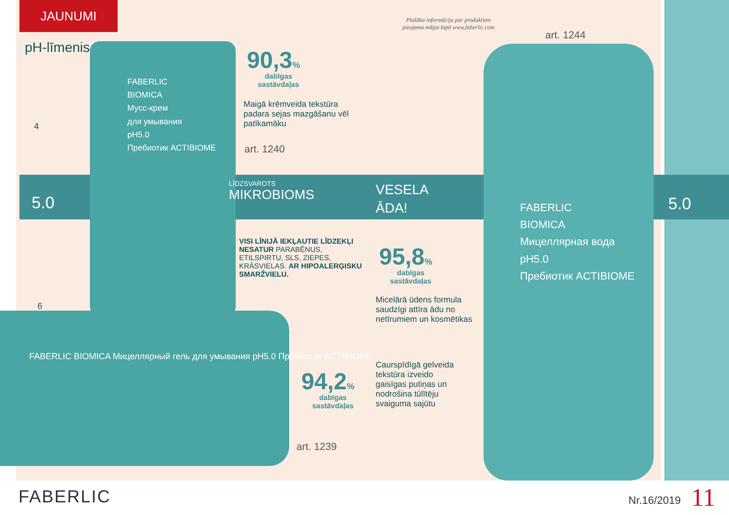JAUNUMI
pH-līmenis
4
6
5.0 5.0
FABERLIC
BIOMICA
Мусс-крем
для умывания
pH5.0
Пребиотик ACTIBIOME
Plašāka informācija par produktiem
pieejama mājas lapā www.faberlic.com
art. 1244
90,3%
dabīgas sastāvdaļas
Maigā krēmveida tekstūra padara sejas mazgāšanu vēl patīkamāku
art. 1240
LĪDZSVAROTS
MIKROBIOMS
VESELA
ĀDA!
FABERLIC
BIOMICA
Мицеллярная вода
pH5.0
Пребиотик ACTIBIOME
VISI LĪNIJĀ IEKĻAUTIE LĪDZEKĻI NESATUR PARABĒNUS, ETILSPIRTU, SLS, ZIEPES, KRĀSVIELAS. AR HIPOALERĢISKU SMARŽVIELU.
95,8%
dabīgas sastāvdaļas
Micelārā ūdens formula saudzīgi attīra ādu no netīrumiem un kosmētikas
FABERLIC BIOMICA Мицеллярный гель для умывания pH5.0 Пребиотик ACTIBIOME
94,2%
dabīgas sastāvdaļas
Caurspīdīgā gelveida tekstūra izveido gaisīgas putiņas un nodrošina tūlītēju svaiguma sajūtu
art. 1239
FABERLIC Nr.16/2019 11